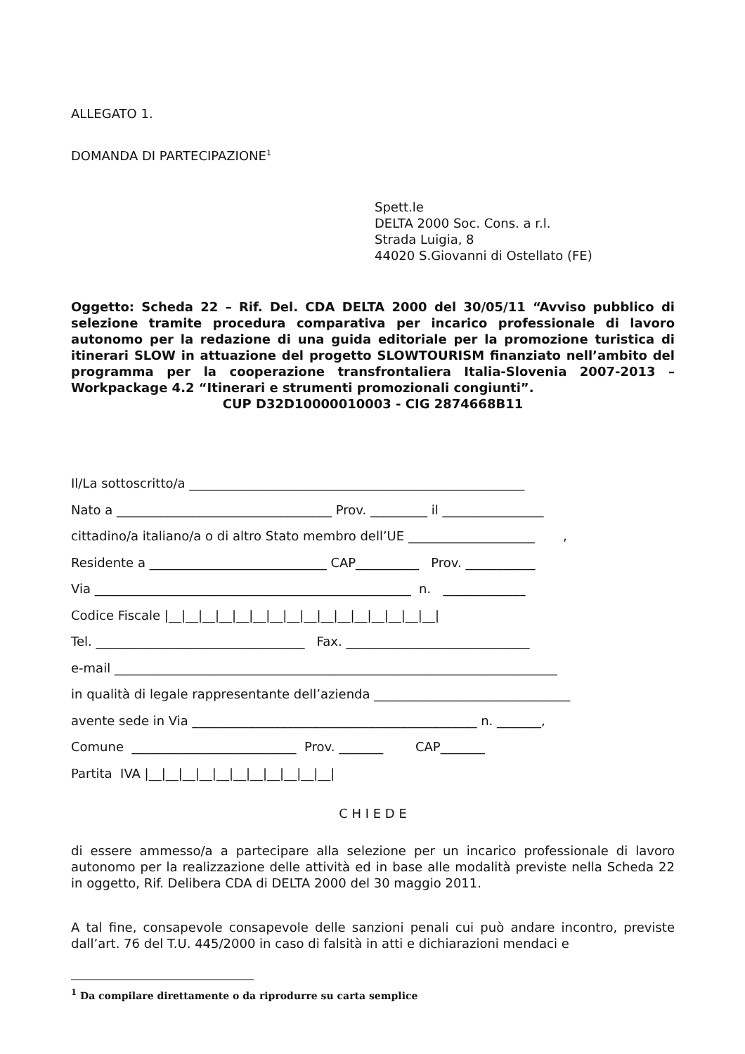ALLEGATO 1.
DOMANDA DI PARTECIPAZIONE<sup>1</sup>
Spett.le
DELTA 2000 Soc. Cons. a r.l.
Strada Luigia, 8
44020 S.Giovanni di Ostellato (FE)
Oggetto: Scheda 22 – Rif. Del. CDA DELTA 2000 del 30/05/11 “Avviso pubblico di selezione tramite procedura comparativa per incarico professionale di lavoro autonomo per la redazione di una guida editoriale per la promozione turistica di itinerari SLOW in attuazione del progetto SLOWTOURISM finanziato nell’ambito del programma per la cooperazione transfrontaliera Italia-Slovenia 2007-2013 – Workpackage 4.2 “Itinerari e strumenti promozionali congiunti”.
CUP D32D10000010003 - CIG 2874668B11
Il/La sottoscritto/a _____________________________________________________
Nato a __________________________________ Prov. _________ il ________________
cittadino/a italiano/a o di altro Stato membro dell’UE ____________________ ,
Residente a ____________________________ CAP__________ Prov. ___________
Via __________________________________________________ n. _____________
Codice Fiscale |__|__|__|__|__|__|__|__|__|__|__|__|__|__|__|__|
Tel. _________________________________ Fax. _____________________________
e-mail ______________________________________________________________________
in qualità di legale rappresentante dell’azienda _______________________________
avente sede in Via _____________________________________________ n. _______,
Comune __________________________ Prov. _______ CAP_______
Partita IVA |__|__|__|__|__|__|__|__|__|__|__|
C H I E D E
di essere ammesso/a a partecipare alla selezione per un incarico professionale di lavoro autonomo per la realizzazione delle attività ed in base alle modalità previste nella Scheda 22 in oggetto, Rif. Delibera CDA di DELTA 2000 del 30 maggio 2011.
A tal fine, consapevole consapevole delle sanzioni penali cui può andare incontro, previste dall’art. 76 del T.U. 445/2000 in caso di falsità in atti e dichiarazioni mendaci e
<sup>1</sup> Da compilare direttamente o da riprodurre su carta semplice